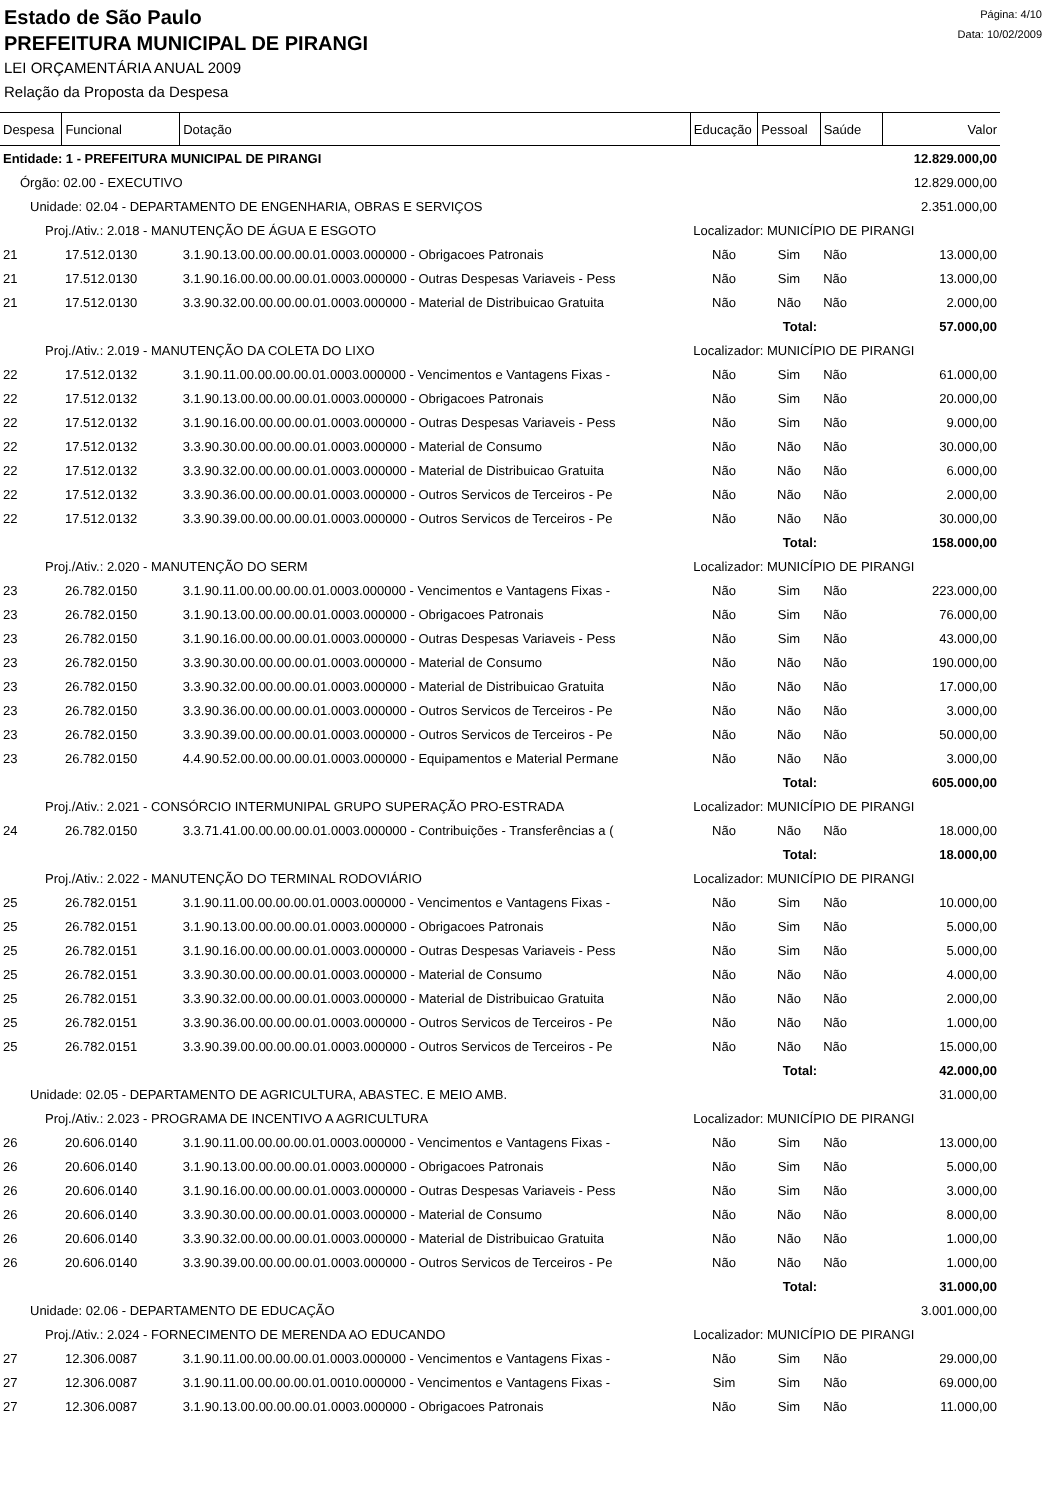Estado de São Paulo
PREFEITURA MUNICIPAL DE PIRANGI
LEI ORÇAMENTÁRIA ANUAL 2009
Relação da Proposta da Despesa
Página: 4/10
Data: 10/02/2009
| Despesa | Funcional | Dotação | Educação | Pessoal | Saúde | Valor |
| --- | --- | --- | --- | --- | --- | --- |
| Entidade: 1 - PREFEITURA MUNICIPAL DE PIRANGI | | | | | | 12.829.000,00 |
| Órgão: 02.00 - EXECUTIVO | | | | | | 12.829.000,00 |
| Unidade: 02.04 - DEPARTAMENTO DE ENGENHARIA, OBRAS E SERVIÇOS | | | | | | 2.351.000,00 |
| Proj./Ativ.: 2.018 - MANUTENÇÃO DE ÁGUA E ESGOTO | | | Localizador: MUNICÍPIO DE PIRANGI | | | |
| 21 | 17.512.0130 | 3.1.90.13.00.00.00.00.01.0003.000000 - Obrigacoes Patronais | Não | Sim | Não | 13.000,00 |
| 21 | 17.512.0130 | 3.1.90.16.00.00.00.00.01.0003.000000 - Outras Despesas Variaveis - Pess | Não | Sim | Não | 13.000,00 |
| 21 | 17.512.0130 | 3.3.90.32.00.00.00.00.01.0003.000000 - Material de Distribuicao Gratuita | Não | Não | Não | 2.000,00 |
| Total: | | | | | | 57.000,00 |
| Proj./Ativ.: 2.019 - MANUTENÇÃO DA COLETA DO LIXO | | | Localizador: MUNICÍPIO DE PIRANGI | | | |
| 22 | 17.512.0132 | 3.1.90.11.00.00.00.00.01.0003.000000 - Vencimentos e Vantagens Fixas - | Não | Sim | Não | 61.000,00 |
| 22 | 17.512.0132 | 3.1.90.13.00.00.00.00.01.0003.000000 - Obrigacoes Patronais | Não | Sim | Não | 20.000,00 |
| 22 | 17.512.0132 | 3.1.90.16.00.00.00.00.01.0003.000000 - Outras Despesas Variaveis - Pess | Não | Sim | Não | 9.000,00 |
| 22 | 17.512.0132 | 3.3.90.30.00.00.00.00.01.0003.000000 - Material de Consumo | Não | Não | Não | 30.000,00 |
| 22 | 17.512.0132 | 3.3.90.32.00.00.00.00.01.0003.000000 - Material de Distribuicao Gratuita | Não | Não | Não | 6.000,00 |
| 22 | 17.512.0132 | 3.3.90.36.00.00.00.00.01.0003.000000 - Outros Servicos de Terceiros - Pe | Não | Não | Não | 2.000,00 |
| 22 | 17.512.0132 | 3.3.90.39.00.00.00.00.01.0003.000000 - Outros Servicos de Terceiros - Pe | Não | Não | Não | 30.000,00 |
| Total: | | | | | | 158.000,00 |
| Proj./Ativ.: 2.020 - MANUTENÇÃO DO SERM | | | Localizador: MUNICÍPIO DE PIRANGI | | | |
| 23 | 26.782.0150 | 3.1.90.11.00.00.00.00.01.0003.000000 - Vencimentos e Vantagens Fixas - | Não | Sim | Não | 223.000,00 |
| 23 | 26.782.0150 | 3.1.90.13.00.00.00.00.01.0003.000000 - Obrigacoes Patronais | Não | Sim | Não | 76.000,00 |
| 23 | 26.782.0150 | 3.1.90.16.00.00.00.00.01.0003.000000 - Outras Despesas Variaveis - Pess | Não | Sim | Não | 43.000,00 |
| 23 | 26.782.0150 | 3.3.90.30.00.00.00.00.01.0003.000000 - Material de Consumo | Não | Não | Não | 190.000,00 |
| 23 | 26.782.0150 | 3.3.90.32.00.00.00.00.01.0003.000000 - Material de Distribuicao Gratuita | Não | Não | Não | 17.000,00 |
| 23 | 26.782.0150 | 3.3.90.36.00.00.00.00.01.0003.000000 - Outros Servicos de Terceiros - Pe | Não | Não | Não | 3.000,00 |
| 23 | 26.782.0150 | 3.3.90.39.00.00.00.00.01.0003.000000 - Outros Servicos de Terceiros - Pe | Não | Não | Não | 50.000,00 |
| 23 | 26.782.0150 | 4.4.90.52.00.00.00.00.01.0003.000000 - Equipamentos e Material Permane | Não | Não | Não | 3.000,00 |
| Total: | | | | | | 605.000,00 |
| Proj./Ativ.: 2.021 - CONSÓRCIO INTERMUNIPAL GRUPO SUPERAÇÃO PRO-ESTRADA | | | Localizador: MUNICÍPIO DE PIRANGI | | | |
| 24 | 26.782.0150 | 3.3.71.41.00.00.00.00.01.0003.000000 - Contribuições - Transferências a ( | Não | Não | Não | 18.000,00 |
| Total: | | | | | | 18.000,00 |
| Proj./Ativ.: 2.022 - MANUTENÇÃO DO TERMINAL RODOVIÁRIO | | | Localizador: MUNICÍPIO DE PIRANGI | | | |
| 25 | 26.782.0151 | 3.1.90.11.00.00.00.00.01.0003.000000 - Vencimentos e Vantagens Fixas - | Não | Sim | Não | 10.000,00 |
| 25 | 26.782.0151 | 3.1.90.13.00.00.00.00.01.0003.000000 - Obrigacoes Patronais | Não | Sim | Não | 5.000,00 |
| 25 | 26.782.0151 | 3.1.90.16.00.00.00.00.01.0003.000000 - Outras Despesas Variaveis - Pess | Não | Sim | Não | 5.000,00 |
| 25 | 26.782.0151 | 3.3.90.30.00.00.00.00.01.0003.000000 - Material de Consumo | Não | Não | Não | 4.000,00 |
| 25 | 26.782.0151 | 3.3.90.32.00.00.00.00.01.0003.000000 - Material de Distribuicao Gratuita | Não | Não | Não | 2.000,00 |
| 25 | 26.782.0151 | 3.3.90.36.00.00.00.00.01.0003.000000 - Outros Servicos de Terceiros - Pe | Não | Não | Não | 1.000,00 |
| 25 | 26.782.0151 | 3.3.90.39.00.00.00.00.01.0003.000000 - Outros Servicos de Terceiros - Pe | Não | Não | Não | 15.000,00 |
| Total: | | | | | | 42.000,00 |
| Unidade: 02.05 - DEPARTAMENTO DE AGRICULTURA, ABASTEC. E MEIO AMB. | | | | | | 31.000,00 |
| Proj./Ativ.: 2.023 - PROGRAMA DE INCENTIVO A AGRICULTURA | | | Localizador: MUNICÍPIO DE PIRANGI | | | |
| 26 | 20.606.0140 | 3.1.90.11.00.00.00.00.01.0003.000000 - Vencimentos e Vantagens Fixas - | Não | Sim | Não | 13.000,00 |
| 26 | 20.606.0140 | 3.1.90.13.00.00.00.00.01.0003.000000 - Obrigacoes Patronais | Não | Sim | Não | 5.000,00 |
| 26 | 20.606.0140 | 3.1.90.16.00.00.00.00.01.0003.000000 - Outras Despesas Variaveis - Pess | Não | Sim | Não | 3.000,00 |
| 26 | 20.606.0140 | 3.3.90.30.00.00.00.00.01.0003.000000 - Material de Consumo | Não | Não | Não | 8.000,00 |
| 26 | 20.606.0140 | 3.3.90.32.00.00.00.00.01.0003.000000 - Material de Distribuicao Gratuita | Não | Não | Não | 1.000,00 |
| 26 | 20.606.0140 | 3.3.90.39.00.00.00.00.01.0003.000000 - Outros Servicos de Terceiros - Pe | Não | Não | Não | 1.000,00 |
| Total: | | | | | | 31.000,00 |
| Unidade: 02.06 - DEPARTAMENTO DE EDUCAÇÃO | | | | | | 3.001.000,00 |
| Proj./Ativ.: 2.024 - FORNECIMENTO DE MERENDA AO EDUCANDO | | | Localizador: MUNICÍPIO DE PIRANGI | | | |
| 27 | 12.306.0087 | 3.1.90.11.00.00.00.00.01.0003.000000 - Vencimentos e Vantagens Fixas - | Não | Sim | Não | 29.000,00 |
| 27 | 12.306.0087 | 3.1.90.11.00.00.00.00.01.0010.000000 - Vencimentos e Vantagens Fixas - | Sim | Sim | Não | 69.000,00 |
| 27 | 12.306.0087 | 3.1.90.13.00.00.00.00.01.0003.000000 - Obrigacoes Patronais | Não | Sim | Não | 11.000,00 |